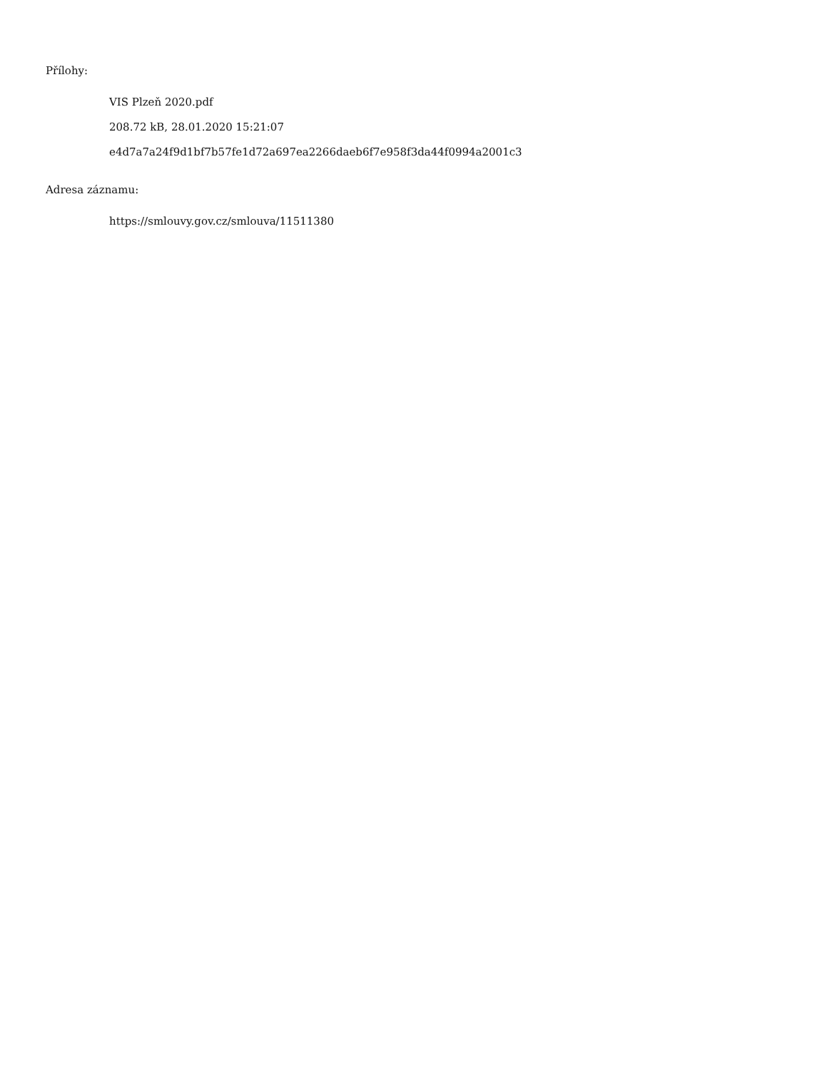Přílohy:
VIS Plzeň 2020.pdf
208.72 kB, 28.01.2020 15:21:07
e4d7a7a24f9d1bf7b57fe1d72a697ea2266daeb6f7e958f3da44f0994a2001c3
Adresa záznamu:
https://smlouvy.gov.cz/smlouva/11511380